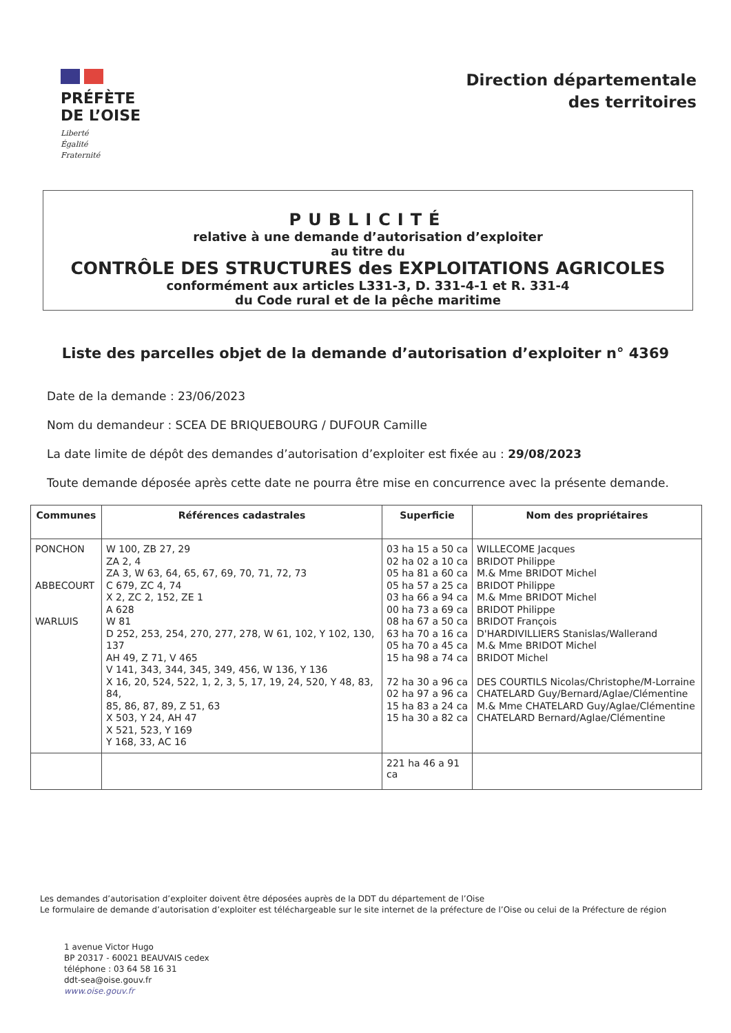PRÉFÈTE
DE L’OISE
Liberté
Égalité
Fraternité
Direction départementale
des territoires
PUBLICITÉ
relative à une demande d’autorisation d’exploiter
au titre du
CONTRÔLE DES STRUCTURES des EXPLOITATIONS AGRICOLES
conformément aux articles L331-3, D. 331-4-1 et R. 331-4
du Code rural et de la pêche maritime
Liste des parcelles objet de la demande d’autorisation d’exploiter n° 4369
Date de la demande : 23/06/2023
Nom du demandeur : SCEA DE BRIQUEBOURG / DUFOUR Camille
La date limite de dépôt des demandes d’autorisation d’exploiter est fixée au : 29/08/2023
Toute demande déposée après cette date ne pourra être mise en concurrence avec la présente demande.
| Communes | Références cadastrales | Superficie | Nom des propriétaires |
| --- | --- | --- | --- |
| PONCHON ABBECOURT WARLUIS | W 100, ZB 27, 29 ZA 2, 4 ZA 3, W 63, 64, 65, 67, 69, 70, 71, 72, 73 C 679, ZC 4, 74 X 2, ZC 2, 152, ZE 1 A 628 W 81 D 252, 253, 254, 270, 277, 278, W 61, 102, Y 102, 130, 137 AH 49, Z 71, V 465 V 141, 343, 344, 345, 349, 456, W 136, Y 136 X 16, 20, 524, 522, 1, 2, 3, 5, 17, 19, 24, 520, Y 48, 83, 84, 85, 86, 87, 89, Z 51, 63 X 503, Y 24, AH 47 X 521, 523, Y 169 Y 168, 33, AC 16 | 03 ha 15 a 50 ca 02 ha 02 a 10 ca 05 ha 81 a 60 ca 05 ha 57 a 25 ca 03 ha 66 a 94 ca 00 ha 73 a 69 ca 08 ha 67 a 50 ca 63 ha 70 a 16 ca 05 ha 70 a 45 ca 15 ha 98 a 74 ca 72 ha 30 a 96 ca 02 ha 97 a 96 ca 15 ha 83 a 24 ca 15 ha 30 a 82 ca | WILLECOME Jacques BRIDOT Philippe M.& Mme BRIDOT Michel BRIDOT Philippe M.& Mme BRIDOT Michel BRIDOT Philippe BRIDOT François D'HARDIVILLIERS Stanislas/Wallerand M.& Mme BRIDOT Michel BRIDOT Michel DES COURTILS Nicolas/Christophe/M-Lorraine CHATELARD Guy/Bernard/Aglae/Clémentine M.& Mme CHATELARD Guy/Aglae/Clémentine CHATELARD Bernard/Aglae/Clémentine |
| | | 221 ha 46 a 91 ca | |
Les demandes d’autorisation d’exploiter doivent être déposées auprès de la DDT du département de l’Oise
Le formulaire de demande d’autorisation d’exploiter est téléchargeable sur le site internet de la préfecture de l’Oise ou celui de la Préfecture de région
1 avenue Victor Hugo
BP 20317 - 60021 BEAUVAIS cedex
téléphone : 03 64 58 16 31
ddt-sea@oise.gouv.fr
www.oise.gouv.fr